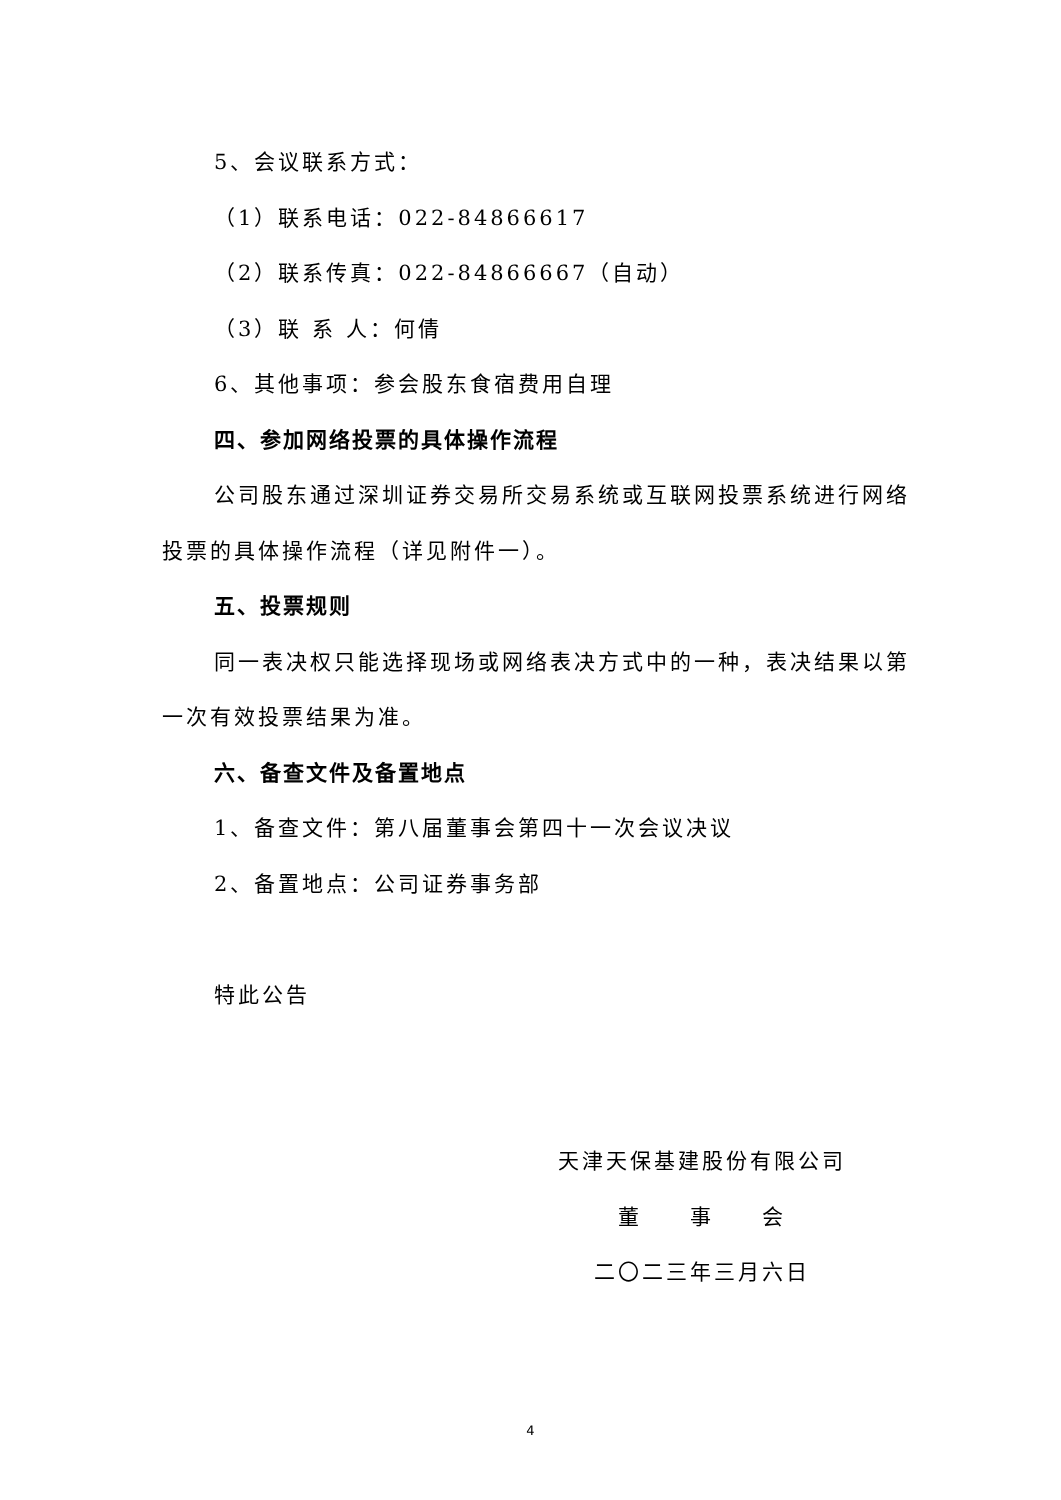5、会议联系方式：
（1）联系电话：022-84866617
（2）联系传真：022-84866667（自动）
（3）联 系 人：何倩
6、其他事项：参会股东食宿费用自理
四、参加网络投票的具体操作流程
公司股东通过深圳证券交易所交易系统或互联网投票系统进行网络投票的具体操作流程（详见附件一）。
五、投票规则
同一表决权只能选择现场或网络表决方式中的一种，表决结果以第一次有效投票结果为准。
六、备查文件及备置地点
1、备查文件：第八届董事会第四十一次会议决议
2、备置地点：公司证券事务部
特此公告
天津天保基建股份有限公司
董　　事　　会
二〇二三年三月六日
4